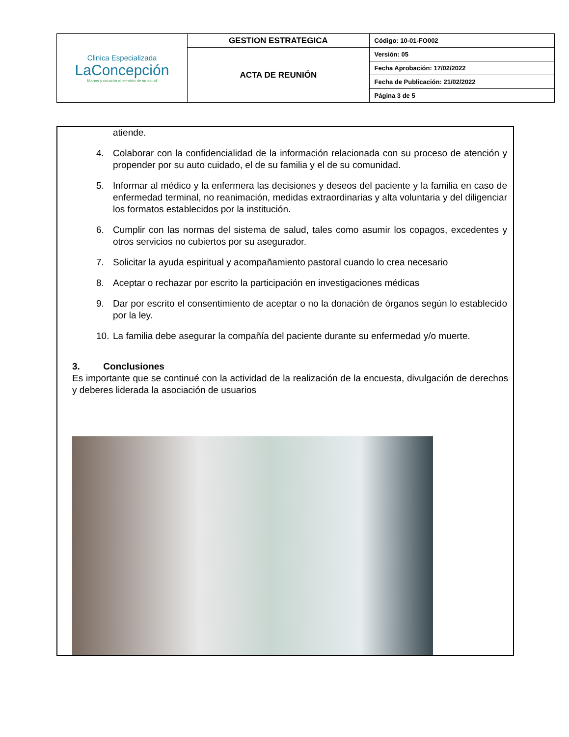| Clinica Especializada LaConcepción Manos y corazón al servicio de su salud | GESTION ESTRATEGICA | Código: 10-01-FO002 |
| | ACTA DE REUNIÓN | Versión: 05 |
| | | Fecha Aprobación: 17/02/2022 |
| | | Fecha de Publicación: 21/02/2022 |
| | | Página 3 de 5 |
atiende.
4. Colaborar con la confidencialidad de la información relacionada con su proceso de atención y propender por su auto cuidado, el de su familia y el de su comunidad.
5. Informar al médico y la enfermera las decisiones y deseos del paciente y la familia en caso de enfermedad terminal, no reanimación, medidas extraordinarias y alta voluntaria y del diligenciar los formatos establecidos por la institución.
6. Cumplir con las normas del sistema de salud, tales como asumir los copagos, excedentes y otros servicios no cubiertos por su asegurador.
7. Solicitar la ayuda espiritual y acompañamiento pastoral cuando lo crea necesario
8. Aceptar o rechazar por escrito la participación en investigaciones médicas
9. Dar por escrito el consentimiento de aceptar o no la donación de órganos según lo establecido por la ley.
10. La familia debe asegurar la compañía del paciente durante su enfermedad y/o muerte.
3. Conclusiones
Es importante que se continué con la actividad de la realización de la encuesta, divulgación de derechos y deberes liderada la asociación de usuarios